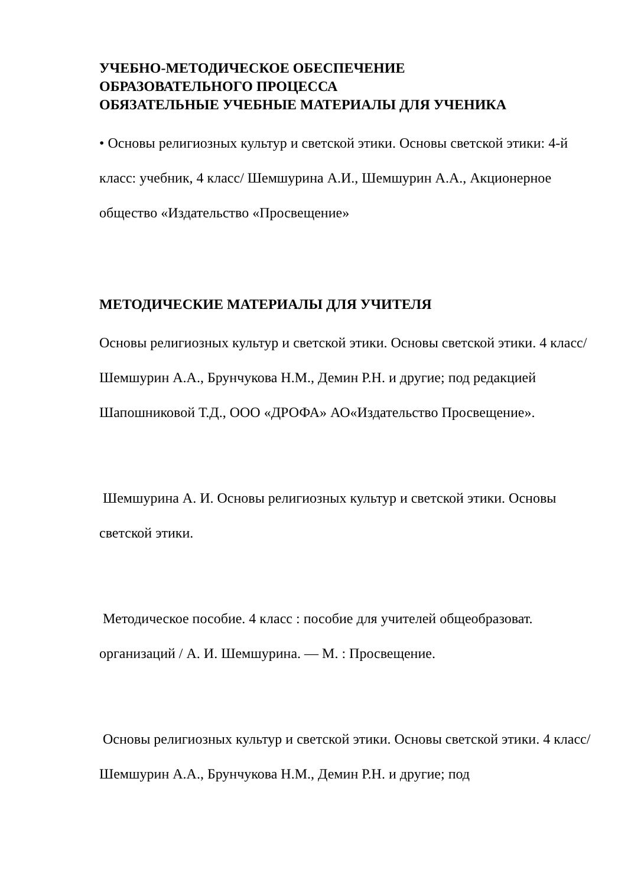УЧЕБНО-МЕТОДИЧЕСКОЕ ОБЕСПЕЧЕНИЕ
ОБРАЗОВАТЕЛЬНОГО ПРОЦЕССА
ОБЯЗАТЕЛЬНЫЕ УЧЕБНЫЕ МАТЕРИАЛЫ ДЛЯ УЧЕНИКА
• Основы религиозных культур и светской этики. Основы светской этики: 4-й класс: учебник, 4 класс/ Шемшурина А.И., Шемшурин А.А., Акционерное общество «Издательство «Просвещение»
МЕТОДИЧЕСКИЕ МАТЕРИАЛЫ ДЛЯ УЧИТЕЛЯ
Основы религиозных культур и светской этики. Основы светской этики. 4 класс/Шемшурин А.А., Брунчукова Н.М., Демин Р.Н. и другие; под редакцией Шапошниковой Т.Д., ООО «ДРОФА» АО«Издательство Просвещение».
Шемшурина А. И. Основы религиозных культур и светской этики. Основы светской этики.
Методическое пособие. 4 класс : пособие для учителей общеобразоват. организаций / А. И. Шемшурина. — М. : Просвещение.
Основы религиозных культур и светской этики. Основы светской этики. 4 класс/Шемшурин А.А., Брунчукова Н.М., Демин Р.Н. и другие; под